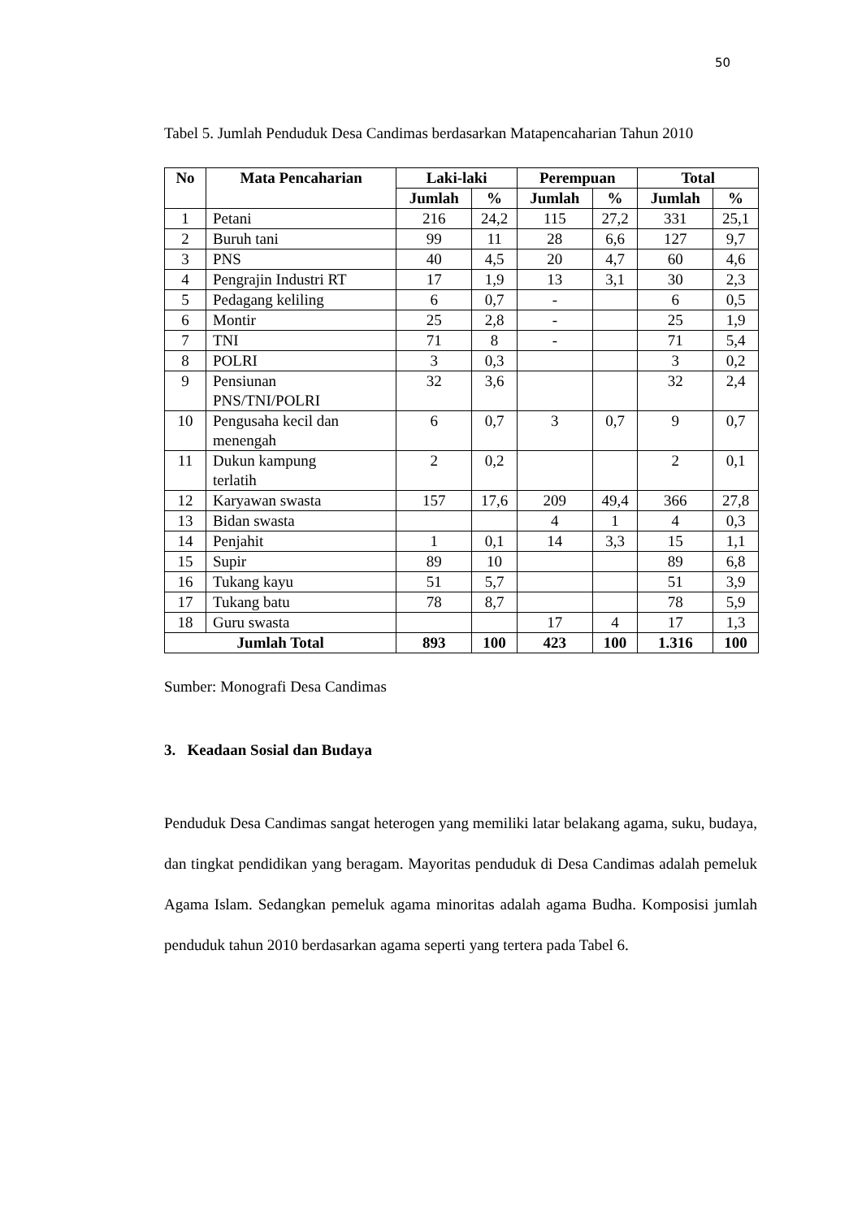50
Tabel 5. Jumlah Penduduk Desa Candimas berdasarkan Matapencaharian Tahun 2010
| No | Mata Pencaharian | Laki-laki | | Perempuan | | Total | |
| --- | --- | --- | --- | --- | --- | --- | --- |
| | | Jumlah | % | Jumlah | % | Jumlah | % |
| 1 | Petani | 216 | 24,2 | 115 | 27,2 | 331 | 25,1 |
| 2 | Buruh tani | 99 | 11 | 28 | 6,6 | 127 | 9,7 |
| 3 | PNS | 40 | 4,5 | 20 | 4,7 | 60 | 4,6 |
| 4 | Pengrajin Industri RT | 17 | 1,9 | 13 | 3,1 | 30 | 2,3 |
| 5 | Pedagang keliling | 6 | 0,7 | - | | 6 | 0,5 |
| 6 | Montir | 25 | 2,8 | - | | 25 | 1,9 |
| 7 | TNI | 71 | 8 | - | | 71 | 5,4 |
| 8 | POLRI | 3 | 0,3 | | | 3 | 0,2 |
| 9 | Pensiunan PNS/TNI/POLRI | 32 | 3,6 | | | 32 | 2,4 |
| 10 | Pengusaha kecil dan menengah | 6 | 0,7 | 3 | 0,7 | 9 | 0,7 |
| 11 | Dukun kampung terlatih | 2 | 0,2 | | | 2 | 0,1 |
| 12 | Karyawan swasta | 157 | 17,6 | 209 | 49,4 | 366 | 27,8 |
| 13 | Bidan swasta | | | 4 | 1 | 4 | 0,3 |
| 14 | Penjahit | 1 | 0,1 | 14 | 3,3 | 15 | 1,1 |
| 15 | Supir | 89 | 10 | | | 89 | 6,8 |
| 16 | Tukang kayu | 51 | 5,7 | | | 51 | 3,9 |
| 17 | Tukang batu | 78 | 8,7 | | | 78 | 5,9 |
| 18 | Guru swasta | | | 17 | 4 | 17 | 1,3 |
| Jumlah Total | | 893 | 100 | 423 | 100 | 1.316 | 100 |
Sumber: Monografi Desa Candimas
3. Keadaan Sosial dan Budaya
Penduduk Desa Candimas sangat heterogen yang memiliki latar belakang agama, suku, budaya, dan tingkat pendidikan yang beragam. Mayoritas penduduk di Desa Candimas adalah pemeluk Agama Islam. Sedangkan pemeluk agama minoritas adalah agama Budha. Komposisi jumlah penduduk tahun 2010 berdasarkan agama seperti yang tertera pada Tabel 6.